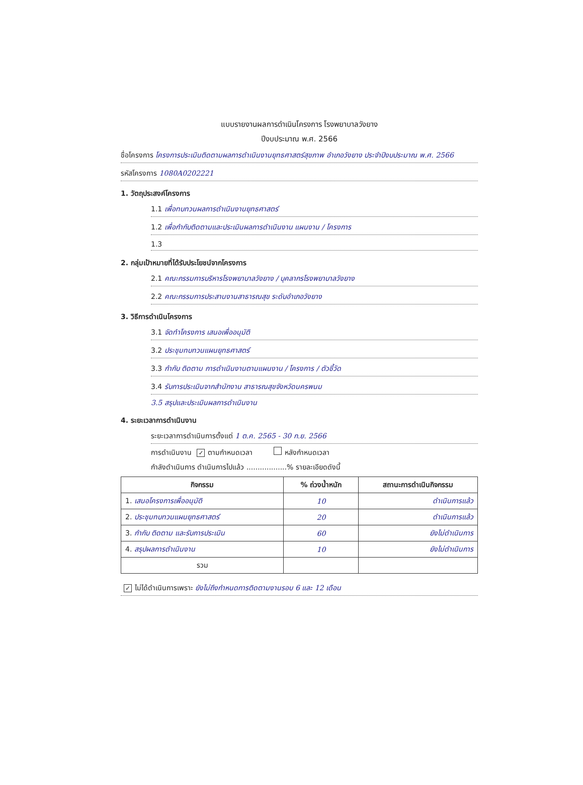แบบรายงานผลการดำเนินโครงการ โรงพยาบาลวังยาง
ปีงบประมาณ พ.ศ. 2566
ชื่อโครงการ โครงการประเมินติดตามผลการดำเนินงานยุทธศาสตร์สุขภาพ อำเภอวังยาง ประจำปีงบประมาณ พ.ศ. 2566
รหัสโครงการ 1080A0202221
1. วัตถุประสงค์โครงการ
1.1 เพื่อทบทวนผลการดำเนินงานยุทธศาสตร์
1.2 เพื่อกำกับติดตามและประเมินผลการดำเนินงาน แผนงาน / โครงการ
1.3
2. กลุ่มเป้าหมายที่ได้รับประโยชน์จากโครงการ
2.1 คณะกรรมการบริหารโรงพยาบาลวังยาง / บุคลากรโรงพยาบาลวังยาง
2.2 คณะกรรมการประสานงานสาธารณสุข ระดับอำเภอวังยาง
3. วิธีการดำเนินโครงการ
3.1 จัดทำโครงการ เสนอเพื่ออนุมัติ
3.2 ประชุมทบทวนแผนยุทธศาสตร์
3.3 กำกับ ติดตาม การดำเนินงานตามแผนงาน / โครงการ / ตัวชี้วัด
3.4 รับการประเมินจากสำนักงาน สาธารณสุขจังหวัดนครพนม
3.5 สรุปและประเมินผลการดำเนินงาน
4. ระยะเวลาการดำเนินงาน
ระยะเวลาการดำเนินการตั้งแต่ 1 ต.ค. 2565 - 30 ก.ย. 2566
การดำเนินงาน ✓ ตามกำหนดเวลา หลังกำหนดเวลา
กำลังดำเนินการ ดำเนินการไปแล้ว ..................% รายละเอียดดังนี้
| กิจกรรม | % ถ่วงน้ำหนัก | สถานะการดำเนินกิจกรรม |
| --- | --- | --- |
| 1. เสนอโครงการเพื่ออนุมัติ | 10 | ดำเนินการแล้ว |
| 2. ประชุมทบทวนแผนยุทธศาสตร์ | 20 | ดำเนินการแล้ว |
| 3. กำกับ ติดตาม และรับการประเมิน | 60 | ยังไม่ดำเนินการ |
| 4. สรุปผลการดำเนินงาน | 10 | ยังไม่ดำเนินการ |
| รวม | | |
✓ ไม่ได้ดำเนินการเพราะ ยังไม่ถึงกำหนดการติดตามงานรอบ 6 และ 12 เดือน